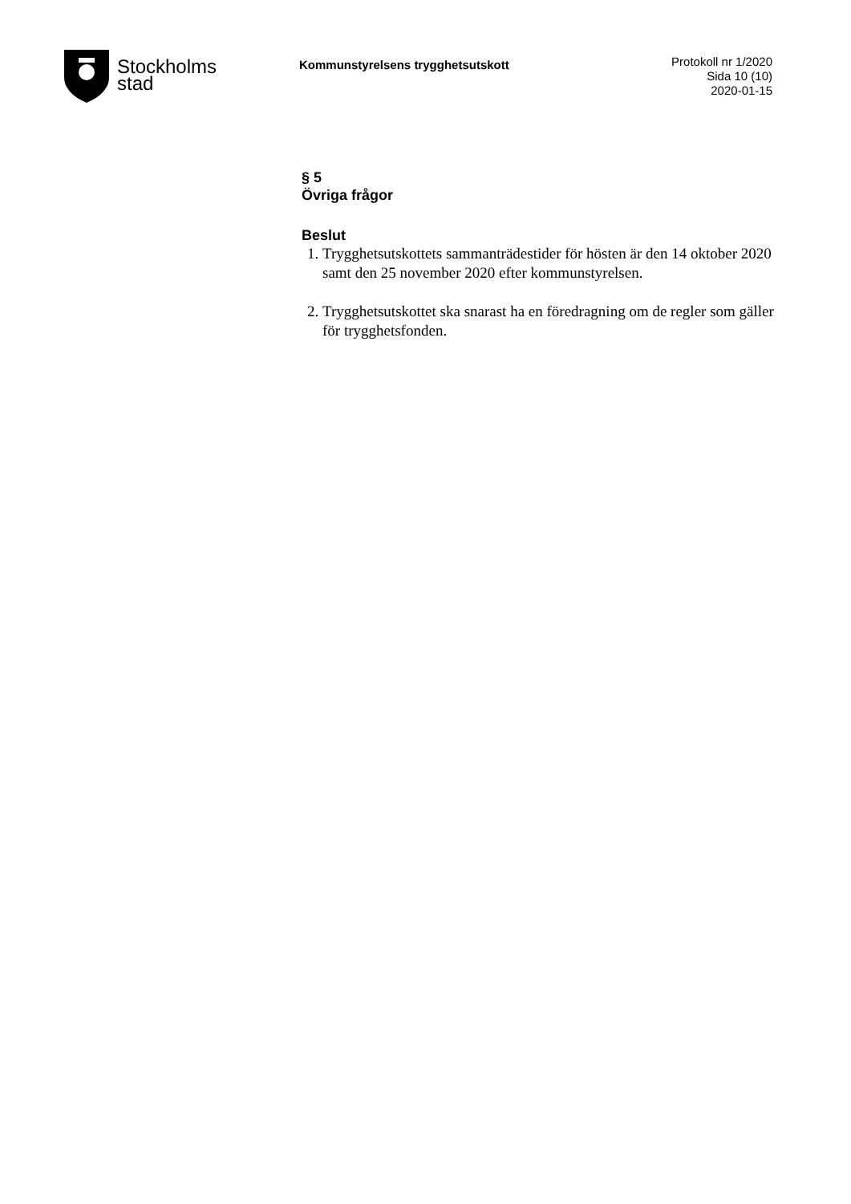Stockholms
stad
Kommunstyrelsens trygghetsutskott
Protokoll nr 1/2020
Sida 10 (10)
2020-01-15
§ 5
Övriga frågor
Beslut
1. Trygghetsutskottets sammanträdestider för hösten är den 14 oktober 2020 samt den 25 november 2020 efter kommunstyrelsen.
2. Trygghetsutskottet ska snarast ha en föredragning om de regler som gäller för trygghetsfonden.